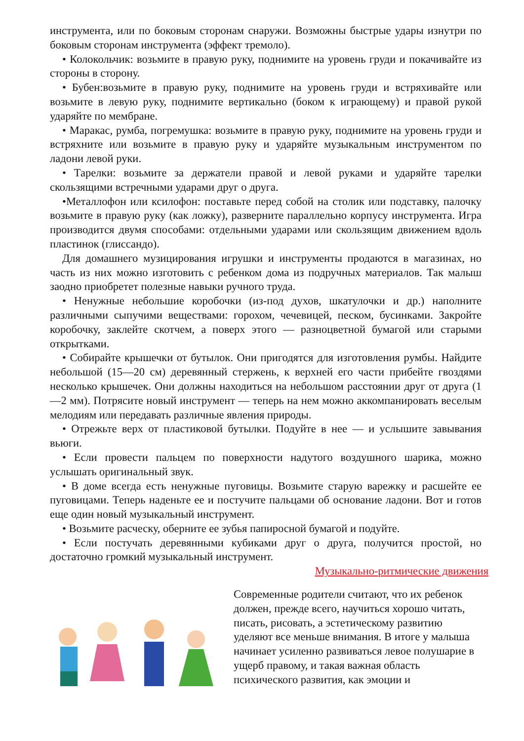инструмента, или по боковым сторонам снаружи. Возможны быстрые удары изнутри по боковым сторонам инструмента (эффект тремоло).
• Колокольчик: возьмите в правую руку, поднимите на уровень груди и покачивайте из стороны в сторону.
• Бубен:возьмите в правую руку, поднимите на уровень груди и встряхивайте или возьмите в левую руку, поднимите вертикально (боком к играющему) и правой рукой ударяйте по мембране.
• Маракас, румба, погремушка: возьмите в правую руку, поднимите на уровень груди и встряхните или возьмите в правую руку и ударяйте музыкальным инструментом по ладони левой руки.
• Тарелки: возьмите за держатели правой и левой руками и ударяйте тарелки скользящими встречными ударами друг о друга.
•Металлофон или ксилофон: поставьте перед собой на столик или подставку, палочку возьмите в правую руку (как ложку), разверните параллельно корпусу инструмента. Игра производится двумя способами: отдельными ударами или скользящим движением вдоль пластинок (глиссандо).
Для домашнего музицирования игрушки и инструменты продаются в магазинах, но часть из них можно изготовить с ребенком дома из подручных материалов. Так малыш заодно приобретет полезные навыки ручного труда.
• Ненужные небольшие коробочки (из-под духов, шкатулочки и др.) наполните различными сыпучими веществами: горохом, чечевицей, песком, бусинками. Закройте коробочку, заклейте скотчем, а поверх этого — разноцветной бумагой или старыми открытками.
• Собирайте крышечки от бутылок. Они пригодятся для изготовления румбы. Найдите небольшой (15—20 см) деревянный стержень, к верхней его части прибейте гвоздями несколько крышечек. Они должны находиться на небольшом расстоянии друг от друга (1—2 мм). Потрясите новый инструмент — теперь на нем можно аккомпанировать веселым мелодиям или передавать различные явления природы.
• Отрежьте верх от пластиковой бутылки. Подуйте в нее — и услышите завывания вьюги.
• Если провести пальцем по поверхности надутого воздушного шарика, можно услышать оригинальный звук.
• В доме всегда есть ненужные пуговицы. Возьмите старую варежку и расшейте ее пуговицами. Теперь наденьте ее и постучите пальцами об основание ладони. Вот и готов еще один новый музыкальный инструмент.
• Возьмите расческу, оберните ее зубья папиросной бумагой и подуйте.
• Если постучать деревянными кубиками друг о друга, получится простой, но достаточно громкий музыкальный инструмент.
Музыкально-ритмические движения
Современные родители считают, что их ребенок должен, прежде всего, научиться хорошо читать, писать, рисовать, а эстетическому развитию уделяют все меньше внимания. В итоге у малыша начинает усиленно развиваться левое полушарие в ущерб правому, и такая важная область психического развития, как эмоции и